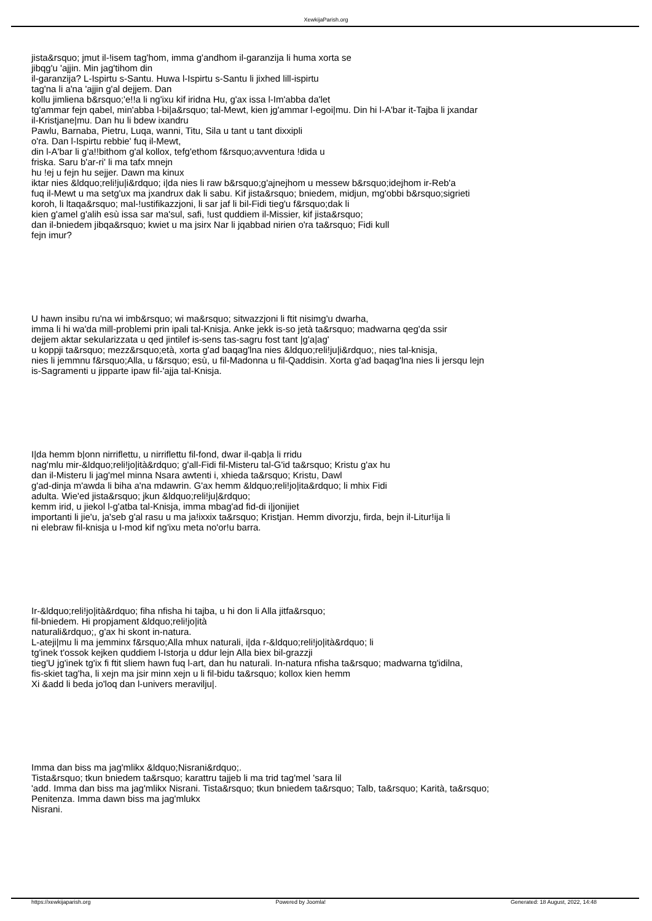XewkijaParish.org
jista&rsquo; jmut il-!isem tag'hom, imma g'andhom il-garanzija li huma xorta se
jibqg'u 'ajjin. Min jag'tihom din
il-garanzija? L-Ispirtu s-Santu. Huwa l-Ispirtu s-Santu li jixhed lill-ispirtu
tag'na li a'na 'ajjin g'al dejjem. Dan
kollu jimliena b&rsquo;'e!!a li ng'ixu kif iridna Hu, g'ax issa l-Im'abba da'let
tg'ammar fejn qabel, min'abba l-bi|a&rsquo; tal-Mewt, kien jg'ammar l-egoi|mu. Din hi l-A'bar it-Tajba li jxandar
il-Kristjane|mu. Dan hu li bdew ixandru
Pawlu, Barnaba, Pietru, Luqa, wanni, Titu, Sila u tant u tant dixxipli
o'ra. Dan l-Ispirtu rebbie' fuq il-Mewt,
din l-A'bar li g'a!!bithom g'al kollox, tefg'ethom f&rsquo;avventura !dida u
friska. Saru b'ar-ri' li ma tafx mnejn
hu !ej u fejn hu sejjer. Dawn ma kinux
iktar nies &ldquo;reli!ju|i&rdquo; i|da nies li raw b&rsquo;g'ajnejhom u messew b&rsquo;idejhom ir-Reb'a
fuq il-Mewt u ma setg'ux ma jxandrux dak li sabu. Kif jista&rsquo; bniedem, midjun, mg'obbi b&rsquo;sigrieti
koroh, li ltaqa&rsquo; mal-!ustifikazzjoni, li sar jaf li bil-Fidi tieg'u f&rsquo;dak li
kien g'amel g'alih esù issa sar ma'sul, safi, !ust quddiem il-Missier, kif jista&rsquo;
dan il-bniedem jibqa&rsquo; kwiet u ma jsirx Nar li jqabbad nirien o'ra ta&rsquo; Fidi kull
fejn imur?
U hawn insibu ru'na wi imb&rsquo; wi ma&rsquo; sitwazzjoni li ftit nisimg'u dwarha,
imma li hi wa'da mill-problemi prin ipali tal-Knisja. Anke jekk is-so jetà ta&rsquo; madwarna qeg'da ssir
dejjem aktar sekularizzata u qed jintilef is-sens tas-sagru fost tant |g'a|ag'
u koppji ta&rsquo; mezz&rsquo;età, xorta g'ad baqag'lna nies &ldquo;reli!ju|i&rdquo;, nies tal-knisja,
nies li jemmnu f&rsquo;Alla, u f&rsquo; esù, u fil-Madonna u fil-Qaddisin. Xorta g'ad baqag'lna nies li jersqu lejn
is-Sagramenti u jipparte ipaw fil-'ajja tal-Knisja.
I|da hemm b|onn nirriflettu, u nirriflettu fil-fond, dwar il-qab|a li rridu
nag'mlu mir-&ldquo;reli!jo|ità&rdquo; g'all-Fidi fil-Misteru tal-G'id ta&rsquo; Kristu g'ax hu
dan il-Misteru li jag'mel minna Nsara awtenti i, xhieda ta&rsquo; Kristu, Dawl
g'ad-dinja m'awda li biha a'na mdawrin. G'ax hemm &ldquo;reli!jo|ita&rdquo; li mhix Fidi
adulta. Wie'ed jista&rsquo; jkun &ldquo;reli!ju|&rdquo;
kemm irid, u jiekol l-g'atba tal-Knisja, imma mbag'ad fid-di i|jonijiet
importanti li jie'u, ja'seb g'al rasu u ma ja!ixxix ta&rsquo; Kristjan. Hemm divorzju, firda, bejn il-Litur!ija li
ni elebraw fil-knisja u l-mod kif ng'ixu meta no'or!u barra.
Ir-&ldquo;reli!jo|ità&rdquo; fiha nfisha hi tajba, u hi don li Alla jitfa&rsquo;
fil-bniedem. Hi propjament &ldquo;reli!jo|ità
naturali&rdquo;, g'ax hi skont in-natura.
L-ateji|mu li ma jemminx f&rsquo;Alla mhux naturali, i|da r-&ldquo;reli!jo|ità&rdquo; li
tg'inek t'ossok kejken quddiem l-Istorja u ddur lejn Alla biex bil-grazzji
tieg'U jg'inek tg'ix fi ftit sliem hawn fuq l-art, dan hu naturali. In-natura nfisha ta&rsquo; madwarna tg'idilna,
fis-skiet tag'ha, li xejn ma jsir minn xejn u li fil-bidu ta&rsquo; kollox kien hemm
Xi &add li beda jo'loq dan l-univers meravilju|.
Imma dan biss ma jag'mlikx &ldquo;Nisrani&rdquo;.
Tista&rsquo; tkun bniedem ta&rsquo; karattru tajjeb li ma trid tag'mel 'sara lil
'add. Imma dan biss ma jag'mlikx Nisrani. Tista&rsquo; tkun bniedem ta&rsquo; Talb, ta&rsquo; Karità, ta&rsquo;
Penitenza. Imma dawn biss ma jag'mlukx
Nisrani.
https://xewkijaparish.org Powered by Joomla! Generated: 18 August, 2022, 14:48